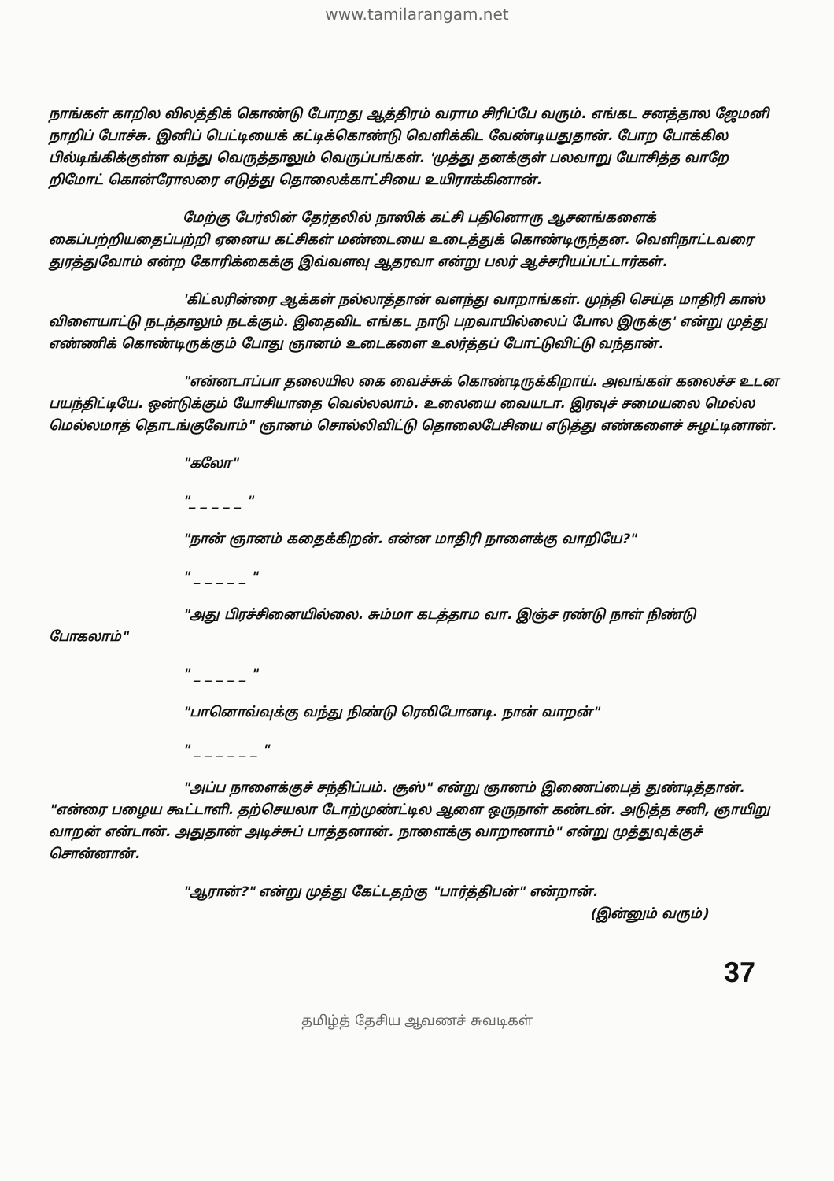www.tamilarangam.net
நாங்கள் காறில விலத்திக் கொண்டு போறது ஆத்திரம் வராம சிரிப்பே வரும். எங்கட சனத்தால ஜேமனி நாறிப் போச்சு. இனிப் பெட்டியைக் கட்டிக்கொண்டு வெளிக்கிட வேண்டியதுதான். போற போக்கில பில்டிங்கிக்குள்ள வந்து வெருத்தாலும் வெருப்பங்கள். 'முத்து தனக்குள் பலவாறு யோசித்த வாறே றிமோட் கொன்ரோலரை எடுத்து தொலைக்காட்சியை உயிராக்கினான்.
மேற்கு பேர்லின் தேர்தலில் நாஸிக் கட்சி பதினொரு ஆசனங்களைக் கைப்பற்றியதைப்பற்றி ஏனைய கட்சிகள் மண்டையை உடைத்துக் கொண்டிருந்தன. வெளிநாட்டவரை துரத்துவோம் என்ற கோரிக்கைக்கு இவ்வளவு ஆதரவா என்று பலர் ஆச்சரியப்பட்டார்கள்.
'கிட்லரின்ரை ஆக்கள் நல்லாத்தான் வளந்து வாறாங்கள். முந்தி செய்த மாதிரி காஸ் விளையாட்டு நடந்தாலும் நடக்கும். இதைவிட எங்கட நாடு பறவாயில்லைப் போல இருக்கு' என்று முத்து எண்ணிக் கொண்டிருக்கும் போது ஞானம் உடைகளை உலர்த்தப் போட்டுவிட்டு வந்தான்.
"என்னடாப்பா தலையில கை வைச்சுக் கொண்டிருக்கிறாய். அவங்கள் கலைச்ச உடன பயந்திட்டியே. ஒன்டுக்கும் யோசியாதை வெல்லலாம். உலையை வையடா. இரவுச் சமையலை மெல்ல மெல்லமாத் தொடங்குவோம்" ஞானம் சொல்லிவிட்டு தொலைபேசியை எடுத்து எண்களைச் சுழட்டினான்.
"கலோ"
"_ _ _ _ _ "
"நான் ஞானம் கதைக்கிறன். என்ன மாதிரி நாளைக்கு வாறியே?"
" _ _ _ _ _ "
"அது பிரச்சினையில்லை. சும்மா கடத்தாம வா. இஞ்ச ரண்டு நாள் நிண்டு போகலாம்"
" _ _ _ _ _ "
"பானொவ்வுக்கு வந்து நிண்டு ரெலிபோனடி. நான் வாறன்"
" _ _ _ _ _ _ "
"அப்ப நாளைக்குச் சந்திப்பம். சூஸ்" என்று ஞானம் இணைப்பைத் துண்டித்தான். "என்ரை பழைய கூட்டாளி. தற்செயலா டோற்முண்ட்டில ஆளை ஒருநாள் கண்டன். அடுத்த சனி, ஞாயிறு வாறன் என்டான். அதுதான் அடிச்சுப் பாத்தனான். நாளைக்கு வாறானாம்" என்று முத்துவுக்குச் சொன்னான்.
"ஆரான்?" என்று முத்து கேட்டதற்கு "பார்த்திபன்" என்றான்.
(இன்னும் வரும்)
37
தமிழ்த் தேசிய ஆவணச் சுவடிகள்